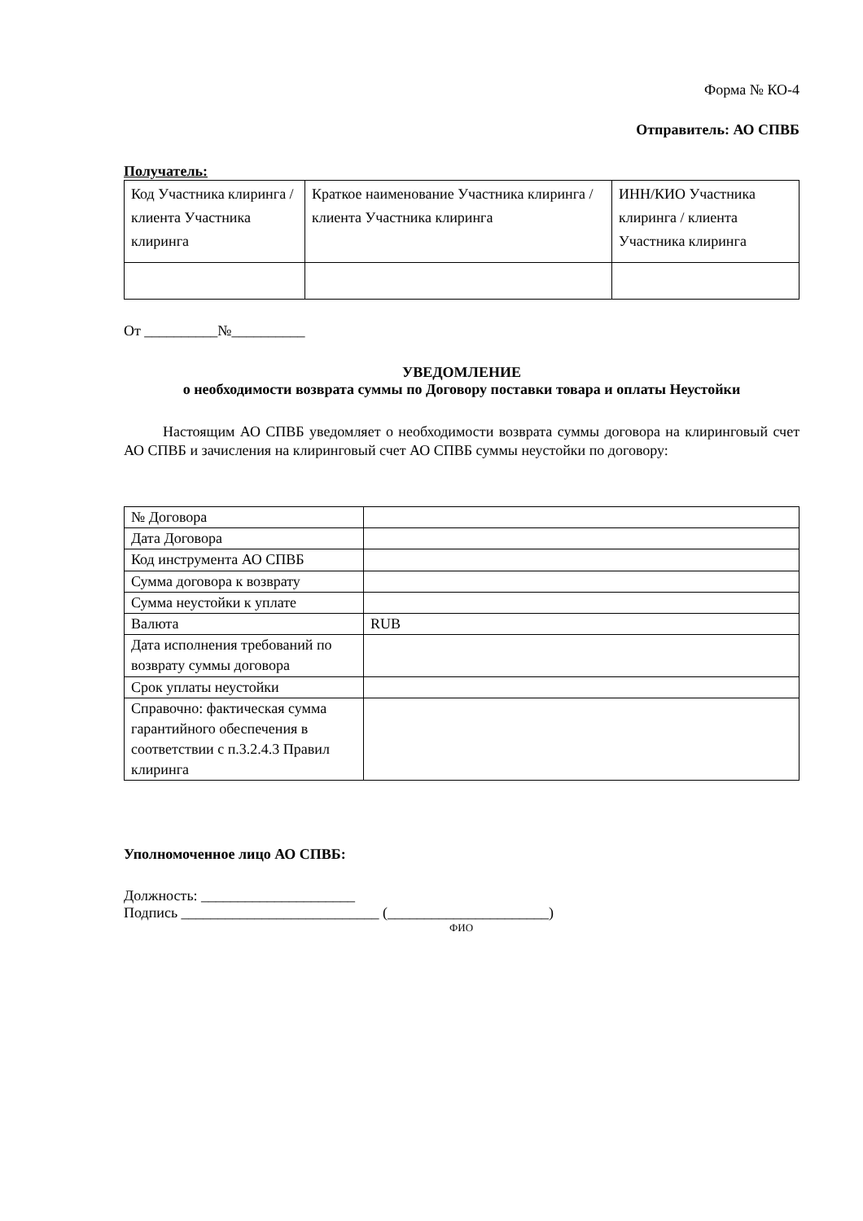Форма № КО-4
Отправитель: АО СПВБ
Получатель:
| Код Участника клиринга / клиента Участника клиринга | Краткое наименование Участника клиринга / клиента Участника клиринга | ИНН/КИО Участника клиринга / клиента Участника клиринга |
От __________№__________
УВЕДОМЛЕНИЕ
о необходимости возврата суммы по Договору поставки товара и оплаты Неустойки
Настоящим АО СПВБ уведомляет о необходимости возврата суммы договора на клиринговый счет АО СПВБ и зачисления на клиринговый счет АО СПВБ суммы неустойки по договору:
| № Договора | |
| Дата Договора | |
| Код инструмента АО СПВБ | |
| Сумма договора к возврату | |
| Сумма неустойки к уплате | |
| Валюта | RUB |
| Дата исполнения требований по возврату суммы договора | |
| Срок уплаты неустойки | |
| Справочно: фактическая сумма гарантийного обеспечения в соответствии с п.3.2.4.3 Правил клиринга | |
Уполномоченное лицо АО СПВБ:
Должность: _____________________
Подпись ___________________________ (______________________)
ФИО